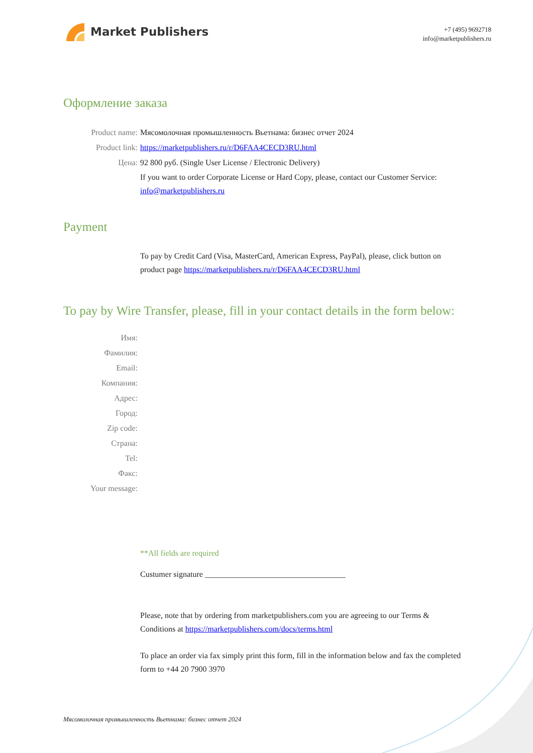Market Publishers
+7 (495) 9692718
info@marketpublishers.ru
Оформление заказа
Product name: Мясомолочная промышленность Вьетнама: бизнес отчет 2024
Product link: https://marketpublishers.ru/r/D6FAA4CECD3RU.html
Цена: 92 800 руб. (Single User License / Electronic Delivery)
If you want to order Corporate License or Hard Copy, please, contact our Customer Service:
info@marketpublishers.ru
Payment
To pay by Credit Card (Visa, MasterCard, American Express, PayPal), please, click button on product page https://marketpublishers.ru/r/D6FAA4CECD3RU.html
To pay by Wire Transfer, please, fill in your contact details in the form below:
Имя:
Фамилия:
Email:
Компания:
Адрес:
Город:
Zip code:
Страна:
Tel:
Факс:
Your message:
**All fields are required
Custumer signature ___________________________________
Please, note that by ordering from marketpublishers.com you are agreeing to our Terms & Conditions at https://marketpublishers.com/docs/terms.html
To place an order via fax simply print this form, fill in the information below and fax the completed form to +44 20 7900 3970
Мясомолочная промышленность Вьетнама: бизнес отчет 2024